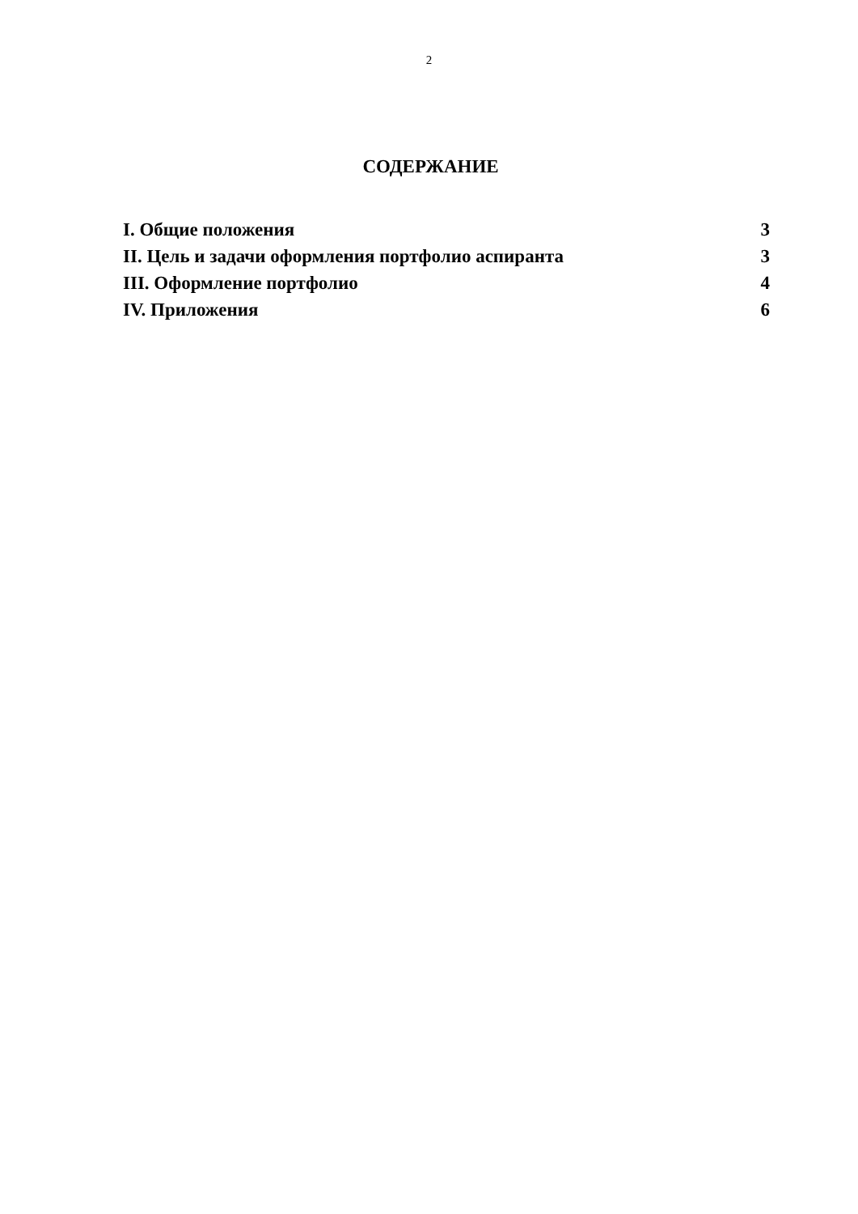2
СОДЕРЖАНИЕ
I. Общие положения 3
II. Цель и задачи оформления портфолио аспиранта 3
III. Оформление портфолио 4
IV. Приложения 6